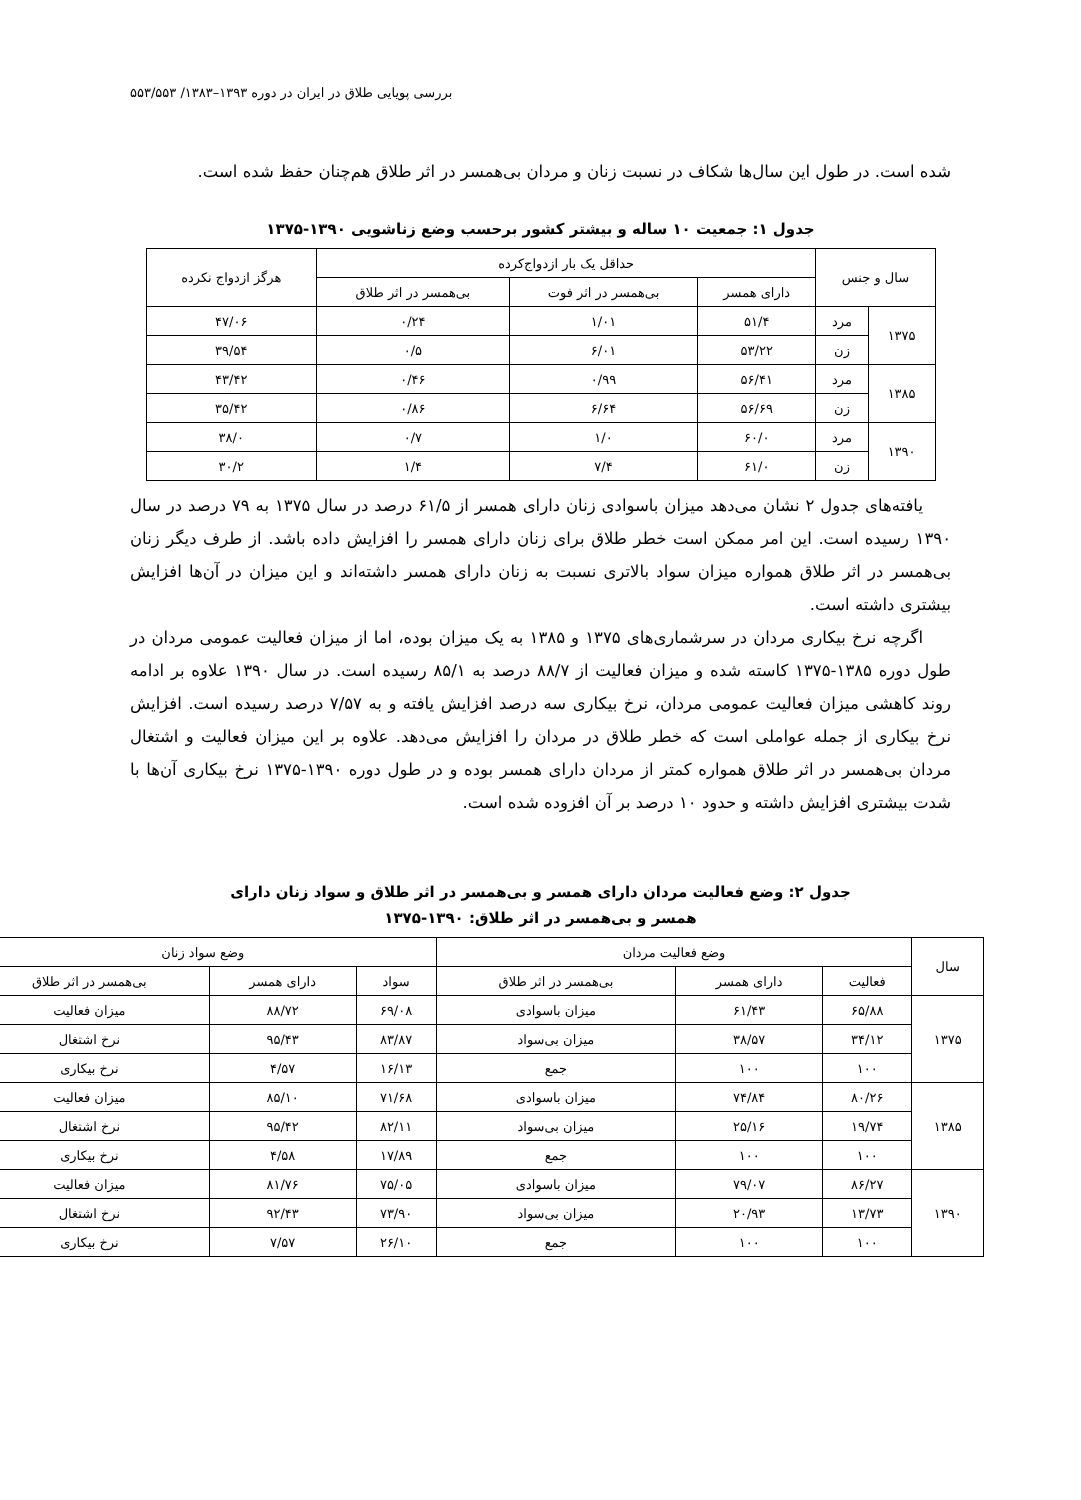بررسی پویایی طلاق در ایران در دوره ۱۳۹۳–۱۳۸۳/ ۵۵۳/۵۵۳
شده است. در طول این سال‌ها شکاف در نسبت زنان و مردان بی‌همسر در اثر طلاق هم‌چنان حفظ شده است.
جدول ۱: جمعیت ۱۰ ساله و بیشتر کشور برحسب وضع زناشویی ۱۳۹۰-۱۳۷۵
| سال و جنس | | حداقل یک بار ازدواج‌کرده | | | هرگز ازدواج نکرده |
| --- | --- | --- | --- | --- | --- |
| | | دارای همسر | بی‌همسر در اثر فوت | بی‌همسر در اثر طلاق | |
| ۱۳۷۵ | مرد | ۵۱/۴ | ۱/۰۱ | ۰/۲۴ | ۴۷/۰۶ |
| | زن | ۵۳/۲۲ | ۶/۰۱ | ۰/۵ | ۳۹/۵۴ |
| ۱۳۸۵ | مرد | ۵۶/۴۱ | ۰/۹۹ | ۰/۴۶ | ۴۳/۴۲ |
| | زن | ۵۶/۶۹ | ۶/۶۴ | ۰/۸۶ | ۳۵/۴۲ |
| ۱۳۹۰ | مرد | ۶۰/۰ | ۱/۰ | ۰/۷ | ۳۸/۰ |
| | زن | ۶۱/۰ | ۷/۴ | ۱/۴ | ۳۰/۲ |
یافته‌های جدول ۲ نشان می‌دهد میزان باسوادی زنان دارای همسر از ۶۱/۵ درصد در سال ۱۳۷۵ به ۷۹ درصد در سال ۱۳۹۰ رسیده است. این امر ممکن است خطر طلاق برای زنان دارای همسر را افزایش داده باشد. از طرف دیگر زنان بی‌همسر در اثر طلاق همواره میزان سواد بالاتری نسبت به زنان دارای همسر داشته‌اند و این میزان در آن‌ها افزایش بیشتری داشته است.
اگرچه نرخ بیکاری مردان در سرشماری‌های ۱۳۷۵ و ۱۳۸۵ به یک میزان بوده، اما از میزان فعالیت عمومی مردان در طول دوره ۱۳۸۵-۱۳۷۵ کاسته شده و میزان فعالیت از ۸۸/۷ درصد به ۸۵/۱ رسیده است. در سال ۱۳۹۰ علاوه بر ادامه روند کاهشی میزان فعالیت عمومی مردان، نرخ بیکاری سه درصد افزایش یافته و به ۷/۵۷ درصد رسیده است. افزایش نرخ بیکاری از جمله عواملی است که خطر طلاق در مردان را افزایش می‌دهد. علاوه بر این میزان فعالیت و اشتغال مردان بی‌همسر در اثر طلاق همواره کمتر از مردان دارای همسر بوده و در طول دوره ۱۳۹۰-۱۳۷۵ نرخ بیکاری آن‌ها با شدت بیشتری افزایش داشته و حدود ۱۰ درصد بر آن افزوده شده است.
جدول ۲: وضع فعالیت مردان دارای همسر و بی‌همسر در اثر طلاق و سواد زنان دارای
همسر و بی‌همسر در اثر طلاق: ۱۳۹۰-۱۳۷۵
| سال | وضع فعالیت مردان | | | وضع سواد زنان | | |
| --- | --- | --- | --- | --- | --- | --- |
| | فعالیت | دارای همسر | بی‌همسر در اثر طلاق | سواد | دارای همسر | بی‌همسر در اثر طلاق |
| ۱۳۷۵ | ۶۵/۸۸ | ۶۱/۴۳ | میزان باسوادی | ۶۹/۰۸ | ۸۸/۷۲ | میزان فعالیت |
| | ۳۴/۱۲ | ۳۸/۵۷ | میزان بی‌سواد | ۸۳/۸۷ | ۹۵/۴۳ | نرخ اشتغال |
| | ۱۰۰ | ۱۰۰ | جمع | ۱۶/۱۳ | ۴/۵۷ | نرخ بیکاری |
| ۱۳۸۵ | ۸۰/۲۶ | ۷۴/۸۴ | میزان باسوادی | ۷۱/۶۸ | ۸۵/۱۰ | میزان فعالیت |
| | ۱۹/۷۴ | ۲۵/۱۶ | میزان بی‌سواد | ۸۲/۱۱ | ۹۵/۴۲ | نرخ اشتغال |
| | ۱۰۰ | ۱۰۰ | جمع | ۱۷/۸۹ | ۴/۵۸ | نرخ بیکاری |
| ۱۳۹۰ | ۸۶/۲۷ | ۷۹/۰۷ | میزان باسوادی | ۷۵/۰۵ | ۸۱/۷۶ | میزان فعالیت |
| | ۱۳/۷۳ | ۲۰/۹۳ | میزان بی‌سواد | ۷۳/۹۰ | ۹۲/۴۳ | نرخ اشتغال |
| | ۱۰۰ | ۱۰۰ | جمع | ۲۶/۱۰ | ۷/۵۷ | نرخ بیکاری |